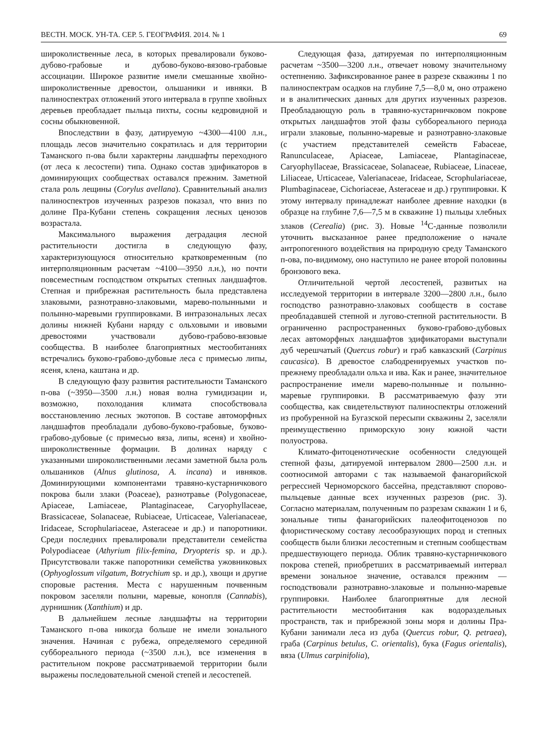ВЕСТН. МОСК. УН-ТА. СЕР. 5. ГЕОГРАФИЯ. 2014. № 1 69
широколиственные леса, в которых превалировали буково-дубово-грабовые и дубово-буково-вязово-грабовые ассоциации. Широкое развитие имели смешанные хвойно-широколиственные древостои, ольшаники и ивняки. В палиноспектрах отложений этого интервала в группе хвойных деревьев преобладает пыльца пихты, сосны кедровидной и сосны обыкновенной.
Впоследствии в фазу, датируемую ~4300—4100 л.н., площадь лесов значительно сократилась и для территории Таманского п-ова были характерны ландшафты переходного (от леса к лесостепи) типа. Однако состав эдификаторов в доминирующих сообществах оставался прежним. Заметной стала роль лещины (Corylus avellana). Сравнительный анализ палиноспектров изученных разрезов показал, что вниз по долине Пра-Кубани степень сокращения лесных ценозов возрастала.
Максимального выражения деградация лесной растительности достигла в следующую фазу, характеризующуюся относительно кратковременным (по интерполяционным расчетам ~4100—3950 л.н.), но почти повсеместным господством открытых степных ландшафтов. Степная и прибрежная растительность была представлена злаковыми, разнотравно-злаковыми, марево-полынными и полынно-маревыми группировками. В интразональных лесах долины нижней Кубани наряду с ольховыми и ивовыми древостоями участвовали дубово-грабово-вязовые сообщества. В наиболее благоприятных местообитаниях встречались буково-грабово-дубовые леса с примесью липы, ясеня, клена, каштана и др.
В следующую фазу развития растительности Таманского п-ова (~3950—3500 л.н.) новая волна гумидизации и, возможно, похолодания климата способствовала восстановлению лесных экотопов. В составе автоморфных ландшафтов преобладали дубово-буково-грабовые, буково-грабово-дубовые (с примесью вяза, липы, ясеня) и хвойно-широколиственные формации. В долинах наряду с указанными широколиственными лесами заметной была роль ольшаников (Alnus glutinosa, A. incana) и ивняков. Доминирующими компонентами травяно-кустарничкового покрова были злаки (Poaceae), разнотравье (Polygonaceae, Apiaceae, Lamiaceae, Plantaginaceae, Caryophyllaceae, Brassicaceae, Solanaceae, Rubiaceae, Urticaceae, Valerianaceae, Iridaceae, Scrophulariaceae, Asteraceae и др.) и папоротники. Среди последних превалировали представители семейства Polypodiaceae (Athyrium filix-femina, Dryopteris sp. и др.). Присутствовали также папоротники семейства ужовниковых (Ophyoglossum vilgatum, Botrychium sp. и др.), хвощи и другие споровые растения. Места с нарушенным почвенным покровом заселяли полыни, маревые, конопля (Cannabis), дурнишник (Xanthium) и др.
В дальнейшем лесные ландшафты на территории Таманского п-ова никогда больше не имели зонального значения. Начиная с рубежа, определяемого серединой суббореального периода (~3500 л.н.), все изменения в растительном покрове рассматриваемой территории были выражены последовательной сменой степей и лесостепей.
Следующая фаза, датируемая по интерполяционным расчетам ~3500—3200 л.н., отвечает новому значительному остепнению. Зафиксированное ранее в разрезе скважины 1 по палиноспектрам осадков на глубине 7,5—8,0 м, оно отражено и в аналитических данных для других изученных разрезов. Преобладающую роль в травяно-кустарничковом покрове открытых ландшафтов этой фазы суббореального периода играли злаковые, полынно-маревые и разнотравно-злаковые (с участием представителей семейств Fabaceae, Ranunculaceae, Apiaceae, Lamiaceae, Plantaginaceae, Caryophyllaceae, Brassicaceae, Solanaceae, Rubiaceae, Linaceae, Liliaceae, Urticaceae, Valerianaceae, Iridaceae, Scrophulariaceae, Plumbaginaceae, Cichoriaceae, Asteraceae и др.) группировки. К этому интервалу принадлежат наиболее древние находки (в образце на глубине 7,6—7,5 м в скважине 1) пыльцы хлебных злаков (Cerealia) (рис. 3). Новые <sup>14</sup>С-данные позволили уточнить высказанное ранее предположение о начале антропогенного воздействия на природную среду Таманского п-ова, по-видимому, оно наступило не ранее второй половины бронзового века.
Отличительной чертой лесостепей, развитых на исследуемой территории в интервале 3200—2800 л.н., было господство разнотравно-злаковых сообществ в составе преобладавшей степной и лугово-степной растительности. В ограниченно распространенных буково-грабово-дубовых лесах автоморфных ландшафтов эдификаторами выступали дуб черешчатый (Quercus robur) и граб кавказский (Carpinus caucasica). В древостое слабодренируемых участков по-прежнему преобладали ольха и ива. Как и ранее, значительное распространение имели марево-полынные и полынно-маревые группировки. В рассматриваемую фазу эти сообщества, как свидетельствуют палиноспектры отложений из пробуренной на Бугазской пересыпи скважины 2, заселяли преимущественно приморскую зону южной части полуострова.
Климато-фитоценотические особенности следующей степной фазы, датируемой интервалом 2800—2500 л.н. и соотносимой авторами с так называемой фанагорийской регрессией Черноморского бассейна, представляют спорово-пыльцевые данные всех изученных разрезов (рис. 3). Согласно материалам, полученным по разрезам скважин 1 и 6, зональные типы фанагорийских палеофитоценозов по флористическому составу лесообразующих пород и степных сообществ были близки лесостепным и степным сообществам предшествующего периода. Облик травяно-кустарничкового покрова степей, приобретших в рассматриваемый интервал времени зональное значение, оставался прежним — господствовали разнотравно-злаковые и полынно-маревые группировки. Наиболее благоприятные для лесной растительности местообитания как водораздельных пространств, так и прибрежной зоны моря и долины Пра-Кубани занимали леса из дуба (Quercus robur, Q. petraea), граба (Carpinus betulus, C. orientalis), бука (Fagus orientalis), вяза (Ulmus carpinifolia),